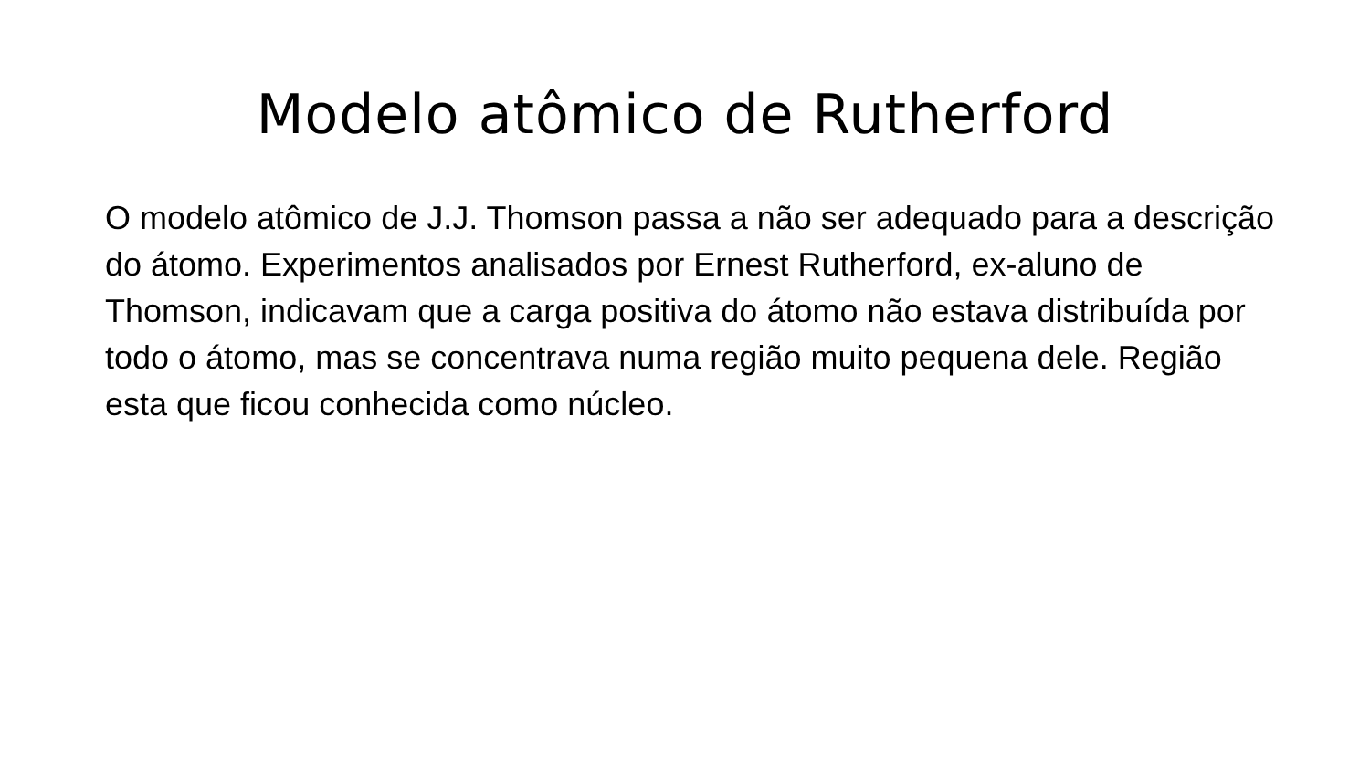Modelo atômico de Rutherford
O modelo atômico de J.J. Thomson passa a não ser adequado para a descrição do átomo. Experimentos analisados por Ernest Rutherford, ex-aluno de Thomson, indicavam que a carga positiva do átomo não estava distribuída por todo o átomo, mas se concentrava numa região muito pequena dele. Região esta que ficou conhecida como núcleo.